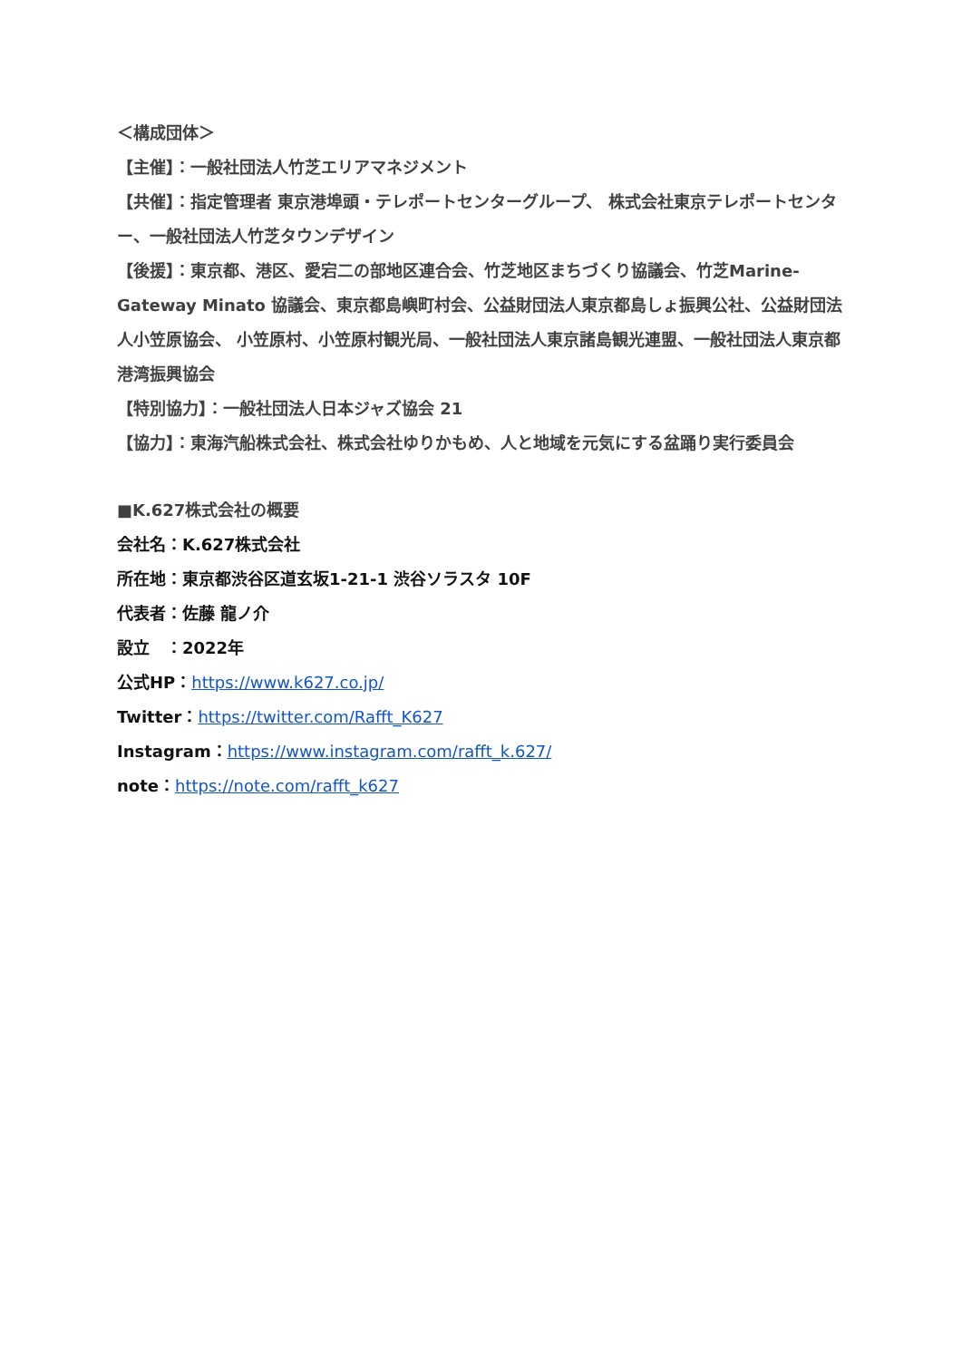＜構成団体＞
【主催】：一般社団法人竹芝エリアマネジメント
【共催】：指定管理者 東京港埠頭・テレポートセンターグループ、 株式会社東京テレポートセンター、一般社団法人竹芝タウンデザイン
【後援】：東京都、港区、愛宕二の部地区連合会、竹芝地区まちづくり協議会、竹芝Marine-Gateway Minato 協議会、東京都島嶼町村会、公益財団法人東京都島しょ振興公社、公益財団法人小笠原協会、 小笠原村、小笠原村観光局、一般社団法人東京諸島観光連盟、一般社団法人東京都港湾振興協会
【特別協力】：一般社団法人日本ジャズ協会 21
【協力】：東海汽船株式会社、株式会社ゆりかもめ、人と地域を元気にする盆踊り実行委員会
■K.627株式会社の概要
会社名：K.627株式会社
所在地：東京都渋谷区道玄坂1-21-1 渋谷ソラスタ 10F
代表者：佐藤 龍ノ介
設立　：2022年
公式HP：https://www.k627.co.jp/
Twitter：https://twitter.com/Rafft_K627
Instagram：https://www.instagram.com/rafft_k.627/
note：https://note.com/rafft_k627